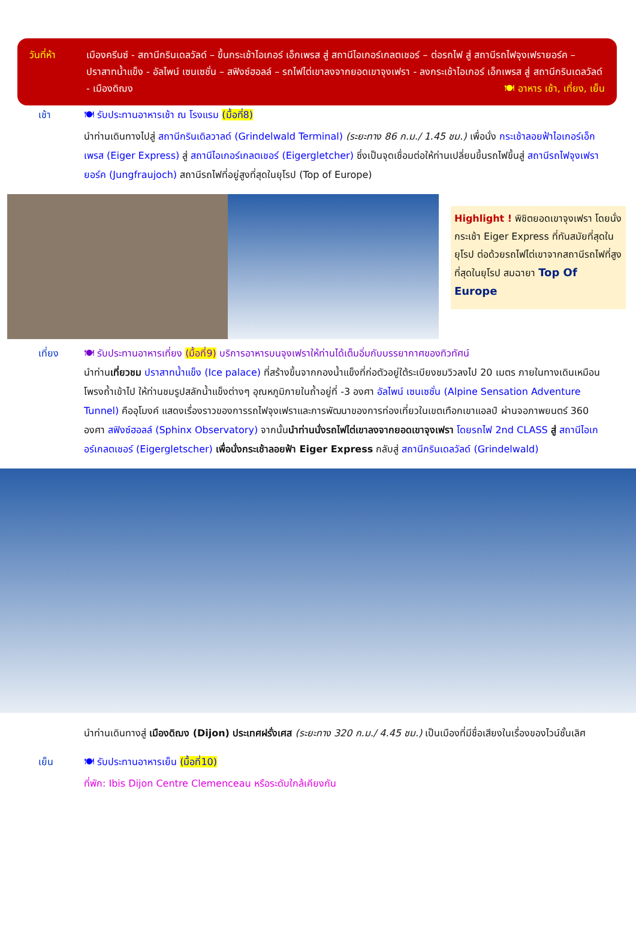วันที่ห้า เมืองครีนซ์ - สถานีกรินเดลวัลด์ – ขึ้นกระเช้าไอเกอร์ เอ็กเพรส สู่ สถานีไอเกอร์เกลตเชอร์ – ต่อรถไฟ สู่ สถานีรถไฟจุงเฟรายอร์ค – ปราสาทน้ำแข็ง - อัลไพน์ เซนเซชั่น – สฟิงซ์ฮอลล์ – รถไฟไต่เขาลงจากยอดเขาจุงเฟรา - ลงกระเช้าไอเกอร์ เอ็กเพรส สู่ สถานีกรินเดลวัลด์ - เมืองดิฌง 🍽 อาหาร เช้า, เที่ยง, เย็น
เช้า 🍽 รับประทานอาหารเช้า ณ โรงแรม (มื้อที่8)
นำท่านเดินทางไปสู่ สถานีกรินเดิลวาลด์ (Grindelwald Terminal) (ระยะทาง 86 ก.ม./ 1.45 ชม.) เพื่อนั่ง กระเช้าลอยฟ้าไอเกอร์เอ็กเพรส (Eiger Express) สู่ สถานีไอเกอร์เกลตเชอร์ (Eigergletcher) ซึ่งเป็นจุดเชื่อมต่อให้ท่านเปลี่ยนขึ้นรถไฟขึ้นสู่ สถานีรถไฟจุงเฟรายอร์ค (Jungfraujoch) สถานีรถไฟที่อยู่สูงที่สุดในยุโรป (Top of Europe)
Highlight ! พิชิตยอดเขาจุงเฟรา โดยนั่งกระเช้า Eiger Express ที่ทันสมัยที่สุดในยุโรป ต่อด้วยรถไฟไต่เขาจากสถานีรถไฟที่สูงที่สุดในยุโรป สมฉายา Top Of Europe
เที่ยง 🍽 รับประทานอาหารเที่ยง (มื้อที่9) บริการอาหารบนจุงเฟราให้ท่านได้เต็มอิ่มกับบรรยากาศของทิวทัศน์
นำท่านเที่ยวชม ปราสาทน้ำแข็ง (Ice palace) ที่สร้างขึ้นจากกองน้ำแข็งที่ก่อตัวอยู่ใต้ระเบียงชมวิวลงไป 20 เมตร ภายในทางเดินเหมือนโพรงถ้ำเข้าไป ให้ท่านชมรูปสลักน้ำแข็งต่างๆ อุณหภูมิภายในถ้ำอยู่ที่ -3 องศา อัลไพน์ เซนเซชั่น (Alpine Sensation Adventure Tunnel) คืออุโมงค์ แสดงเรื่องราวของการรถไฟจุงเฟราและการพัฒนาของการท่องเที่ยวในเขตเทือกเขาแอลป์ ผ่านจอภาพยนตร์ 360 องศา สฟิงซ์ฮอลล์ (Sphinx Observatory) จากนั้นนำท่านนั่งรถไฟไต่เขาลงจากยอดเขาจุงเฟรา โดยรถไฟ 2nd CLASS สู่ สถานีไอเกอร์เกลตเชอร์ (Eigergletscher) เพื่อนั่งกระเช้าลอยฟ้า Eiger Express กลับสู่ สถานีกรินเดลวัลด์ (Grindelwald)
นำท่านเดินทางสู่ เมืองดิฌง (Dijon) ประเทศฝรั่งเศส (ระยะทาง 320 ก.ม./ 4.45 ชม.) เป็นเมืองที่มีชื่อเสียงในเรื่องของไวน์ชั้นเลิศ
เย็น 🍽 รับประทานอาหารเย็น (มื้อที่10)
ที่พัก: Ibis Dijon Centre Clemenceau หรือระดับใกล้เคียงกัน